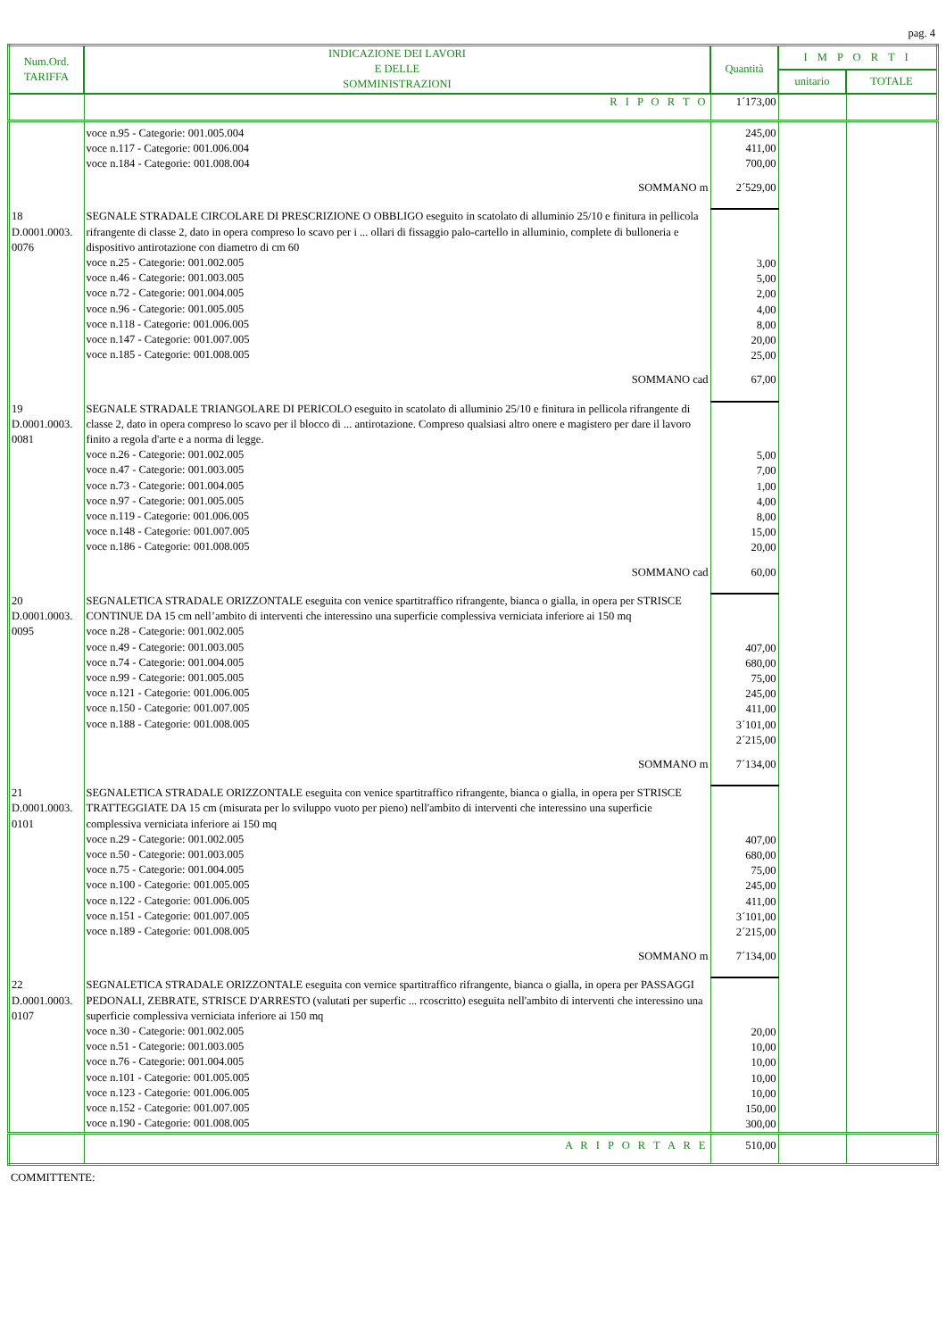pag. 4
| Num.Ord. TARIFFA | INDICAZIONE DEI LAVORI E DELLE SOMMINISTRAZIONI | Quantità | I M P O R T I | |
| --- | --- | --- | --- | --- |
| | | | unitario | TOTALE |
| | R I P O R T O | 1´173,00 | | |
| | voce n.95 - Categorie: 001.005.004 voce n.117 - Categorie: 001.006.004 voce n.184 - Categorie: 001.008.004 | 245,00 411,00 700,00 | | |
| | SOMMANO m | 2´529,00 | | |
| 18 D.0001.0003. 0076 | SEGNALE STRADALE CIRCOLARE DI PRESCRIZIONE O OBBLIGO eseguito in scatolato di alluminio 25/10 e finitura in pellicola rifrangente di classe 2, dato in opera compreso lo scavo per i ... ollari di fissaggio palo-cartello in alluminio, complete di bulloneria e dispositivo antirotazione con diametro di cm 60 voce n.25 - Categorie: 001.002.005 voce n.46 - Categorie: 001.003.005 voce n.72 - Categorie: 001.004.005 voce n.96 - Categorie: 001.005.005 voce n.118 - Categorie: 001.006.005 voce n.147 - Categorie: 001.007.005 voce n.185 - Categorie: 001.008.005 | 3,00 5,00 2,00 4,00 8,00 20,00 25,00 | | |
| | SOMMANO cad | 67,00 | | |
| 19 D.0001.0003. 0081 | SEGNALE STRADALE TRIANGOLARE DI PERICOLO eseguito in scatolato di alluminio 25/10 e finitura in pellicola rifrangente di classe 2, dato in opera compreso lo scavo per il blocco di ... antirotazione. Compreso qualsiasi altro onere e magistero per dare il lavoro finito a regola d'arte e a norma di legge. voce n.26 - Categorie: 001.002.005 voce n.47 - Categorie: 001.003.005 voce n.73 - Categorie: 001.004.005 voce n.97 - Categorie: 001.005.005 voce n.119 - Categorie: 001.006.005 voce n.148 - Categorie: 001.007.005 voce n.186 - Categorie: 001.008.005 | 5,00 7,00 1,00 4,00 8,00 15,00 20,00 | | |
| | SOMMANO cad | 60,00 | | |
| 20 D.0001.0003. 0095 | SEGNALETICA STRADALE ORIZZONTALE eseguita con venice spartitraffico rifrangente, bianca o gialla, in opera per STRISCE CONTINUE DA 15 cm nell’ambito di interventi che interessino una superficie complessiva verniciata inferiore ai 150 mq voce n.28 - Categorie: 001.002.005 voce n.49 - Categorie: 001.003.005 voce n.74 - Categorie: 001.004.005 voce n.99 - Categorie: 001.005.005 voce n.121 - Categorie: 001.006.005 voce n.150 - Categorie: 001.007.005 voce n.188 - Categorie: 001.008.005 | 407,00 680,00 75,00 245,00 411,00 3´101,00 2´215,00 | | |
| | SOMMANO m | 7´134,00 | | |
| 21 D.0001.0003. 0101 | SEGNALETICA STRADALE ORIZZONTALE eseguita con venice spartitraffico rifrangente, bianca o gialla, in opera per STRISCE TRATTEGGIATE DA 15 cm (misurata per lo sviluppo vuoto per pieno) nell'ambito di interventi che interessino una superficie complessiva verniciata inferiore ai 150 mq voce n.29 - Categorie: 001.002.005 voce n.50 - Categorie: 001.003.005 voce n.75 - Categorie: 001.004.005 voce n.100 - Categorie: 001.005.005 voce n.122 - Categorie: 001.006.005 voce n.151 - Categorie: 001.007.005 voce n.189 - Categorie: 001.008.005 | 407,00 680,00 75,00 245,00 411,00 3´101,00 2´215,00 | | |
| | SOMMANO m | 7´134,00 | | |
| 22 D.0001.0003. 0107 | SEGNALETICA STRADALE ORIZZONTALE eseguita con vernice spartitraffico rifrangente, bianca o gialla, in opera per PASSAGGI PEDONALI, ZEBRATE, STRISCE D'ARRESTO (valutati per superfic ... rcoscritto) eseguita nell'ambito di interventi che interessino una superficie complessiva verniciata inferiore ai 150 mq voce n.30 - Categorie: 001.002.005 voce n.51 - Categorie: 001.003.005 voce n.76 - Categorie: 001.004.005 voce n.101 - Categorie: 001.005.005 voce n.123 - Categorie: 001.006.005 voce n.152 - Categorie: 001.007.005 voce n.190 - Categorie: 001.008.005 | 20,00 10,00 10,00 10,00 10,00 150,00 300,00 | | |
| | A R I P O R T A R E | 510,00 | | |
COMMITTENTE: